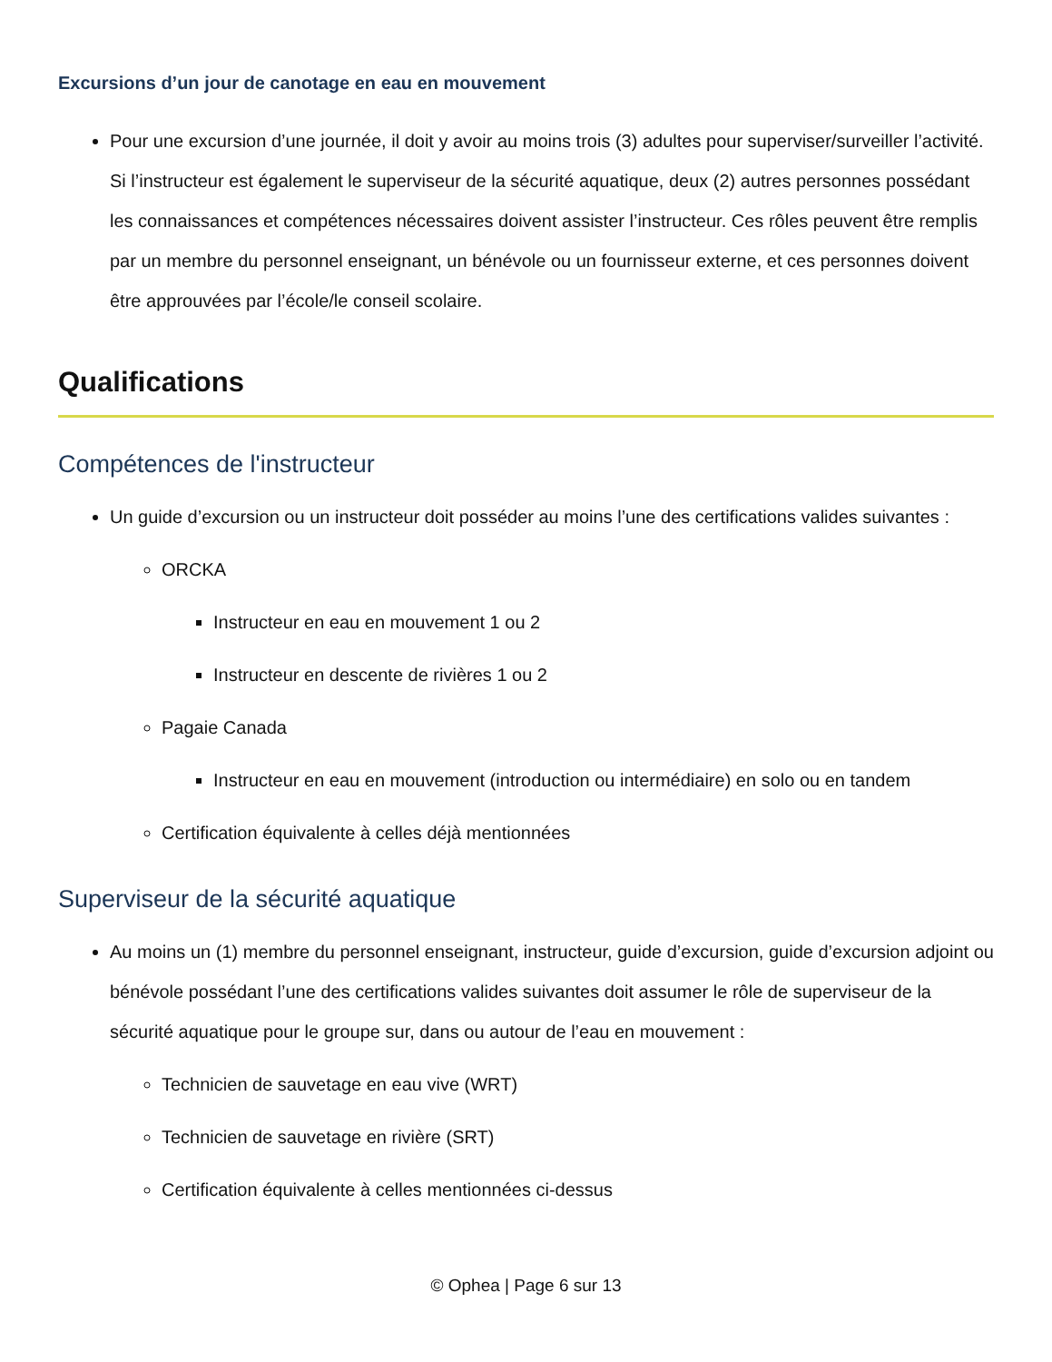Excursions d’un jour de canotage en eau en mouvement
Pour une excursion d’une journée, il doit y avoir au moins trois (3) adultes pour superviser/surveiller l’activité. Si l’instructeur est également le superviseur de la sécurité aquatique, deux (2) autres personnes possédant les connaissances et compétences nécessaires doivent assister l’instructeur. Ces rôles peuvent être remplis par un membre du personnel enseignant, un bénévole ou un fournisseur externe, et ces personnes doivent être approuvées par l’école/le conseil scolaire.
Qualifications
Compétences de l'instructeur
Un guide d’excursion ou un instructeur doit posséder au moins l’une des certifications valides suivantes :
ORCKA
Instructeur en eau en mouvement 1 ou 2
Instructeur en descente de rivières 1 ou 2
Pagaie Canada
Instructeur en eau en mouvement (introduction ou intermédiaire) en solo ou en tandem
Certification équivalente à celles déjà mentionnées
Superviseur de la sécurité aquatique
Au moins un (1) membre du personnel enseignant, instructeur, guide d’excursion, guide d’excursion adjoint ou bénévole possédant l’une des certifications valides suivantes doit assumer le rôle de superviseur de la sécurité aquatique pour le groupe sur, dans ou autour de l’eau en mouvement :
Technicien de sauvetage en eau vive (WRT)
Technicien de sauvetage en rivière (SRT)
Certification équivalente à celles mentionnées ci-dessus
© Ophea | Page 6 sur 13